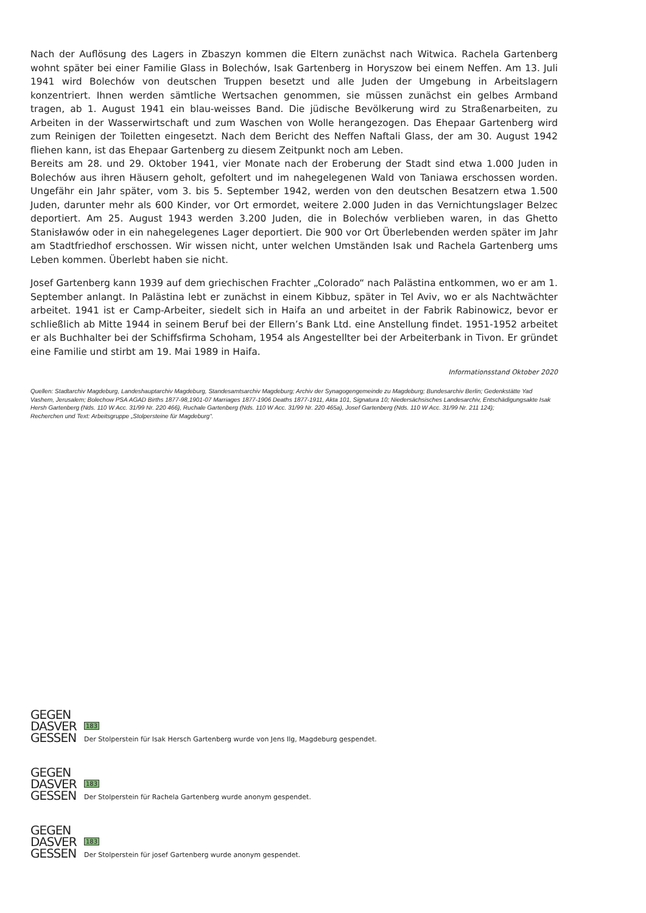Nach der Auflösung des Lagers in Zbaszyn kommen die Eltern zunächst nach Witwica. Rachela Gartenberg wohnt später bei einer Familie Glass in Bolechów, Isak Gartenberg in Horyszow bei einem Neffen. Am 13. Juli 1941 wird Bolechów von deutschen Truppen besetzt und alle Juden der Umgebung in Arbeitslagern konzentriert. Ihnen werden sämtliche Wertsachen genommen, sie müssen zunächst ein gelbes Armband tragen, ab 1. August 1941 ein blau-weisses Band. Die jüdische Bevölkerung wird zu Straßenarbeiten, zu Arbeiten in der Wasserwirtschaft und zum Waschen von Wolle herangezogen. Das Ehepaar Gartenberg wird zum Reinigen der Toiletten eingesetzt. Nach dem Bericht des Neffen Naftali Glass, der am 30. August 1942 fliehen kann, ist das Ehepaar Gartenberg zu diesem Zeitpunkt noch am Leben.
Bereits am 28. und 29. Oktober 1941, vier Monate nach der Eroberung der Stadt sind etwa 1.000 Juden in Bolechów aus ihren Häusern geholt, gefoltert und im nahegelegenen Wald von Taniawa erschossen worden. Ungefähr ein Jahr später, vom 3. bis 5. September 1942, werden von den deutschen Besatzern etwa 1.500 Juden, darunter mehr als 600 Kinder, vor Ort ermordet, weitere 2.000 Juden in das Vernichtungslager Belzec deportiert. Am 25. August 1943 werden 3.200 Juden, die in Bolechów verblieben waren, in das Ghetto Stanisławów oder in ein nahegelegenes Lager deportiert. Die 900 vor Ort Überlebenden werden später im Jahr am Stadtfriedhof erschossen. Wir wissen nicht, unter welchen Umständen Isak und Rachela Gartenberg ums Leben kommen. Überlebt haben sie nicht.
Josef Gartenberg kann 1939 auf dem griechischen Frachter „Colorado“ nach Palästina entkommen, wo er am 1. September anlangt. In Palästina lebt er zunächst in einem Kibbuz, später in Tel Aviv, wo er als Nachtwächter arbeitet. 1941 ist er Camp-Arbeiter, siedelt sich in Haifa an und arbeitet in der Fabrik Rabinowicz, bevor er schließlich ab Mitte 1944 in seinem Beruf bei der Ellern’s Bank Ltd. eine Anstellung findet. 1951-1952 arbeitet er als Buchhalter bei der Schiffsfirma Schoham, 1954 als Angestellter bei der Arbeiterbank in Tivon. Er gründet eine Familie und stirbt am 19. Mai 1989 in Haifa.
Informationsstand Oktober 2020
Quellen: Stadtarchiv Magdeburg, Landeshauptarchiv Magdeburg, Standesamtsarchiv Magdeburg; Archiv der Synagogengemeinde zu Magdeburg; Bundesarchiv Berlin; Gedenkstätte Yad Vashem, Jerusalem; Bolechow PSA AGAD Births 1877-98,1901-07 Marriages 1877-1906 Deaths 1877-1911, Akta 101, Signatura 10; Niedersächsisches Landesarchiv, Entschädigungsakte Isak Hersh Gartenberg (Nds. 110 W Acc. 31/99 Nr. 220 466), Ruchale Gartenberg (Nds. 110 W Acc. 31/99 Nr. 220 465a), Josef Gartenberg (Nds. 110 W Acc. 31/99 Nr. 211 124);
Recherchen und Text: Arbeitsgruppe „Stolpersteine für Magdeburg“.
GEGEN
DASVER
GESSEN
183
Der Stolperstein für Isak Hersch Gartenberg wurde von Jens Ilg, Magdeburg gespendet.
GEGEN
DASVER
GESSEN
183
Der Stolperstein für Rachela Gartenberg wurde anonym gespendet.
GEGEN
DASVER
GESSEN
183
Der Stolperstein für josef Gartenberg wurde anonym gespendet.